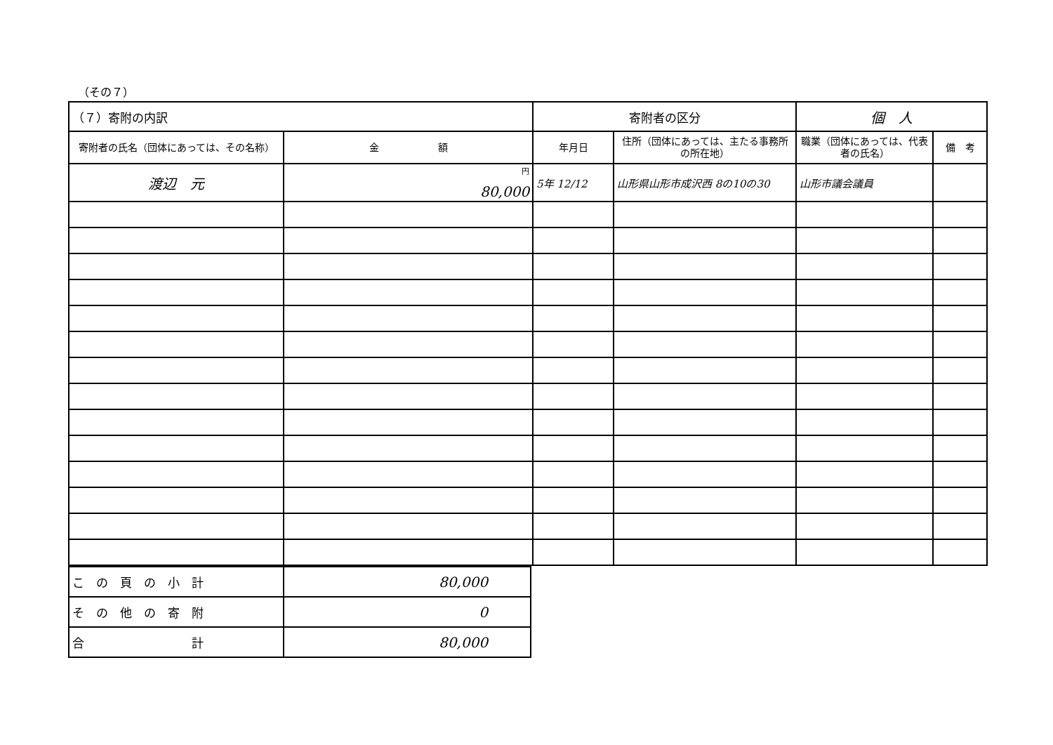（その７）
| （７）寄附の内訳 | | 寄附者の区分 | | 個 人 | |
| 寄附者の氏名（団体にあっては、その名称） | 金 額 | 年月日 | 住所（団体にあっては、主たる事務所の所在地） | 職業（団体にあっては、代表者の氏名） | 備 考 |
| 渡辺 元 | <sup>円</sup> 80,000 | 5年 12/12 | 山形県山形市成沢西 8の10の30 | 山形市議会議員 | |
| こ の 頁 の 小 計 | 80,000 |
| そ の 他 の 寄 附 | 0 |
| 合 計 | 80,000 |